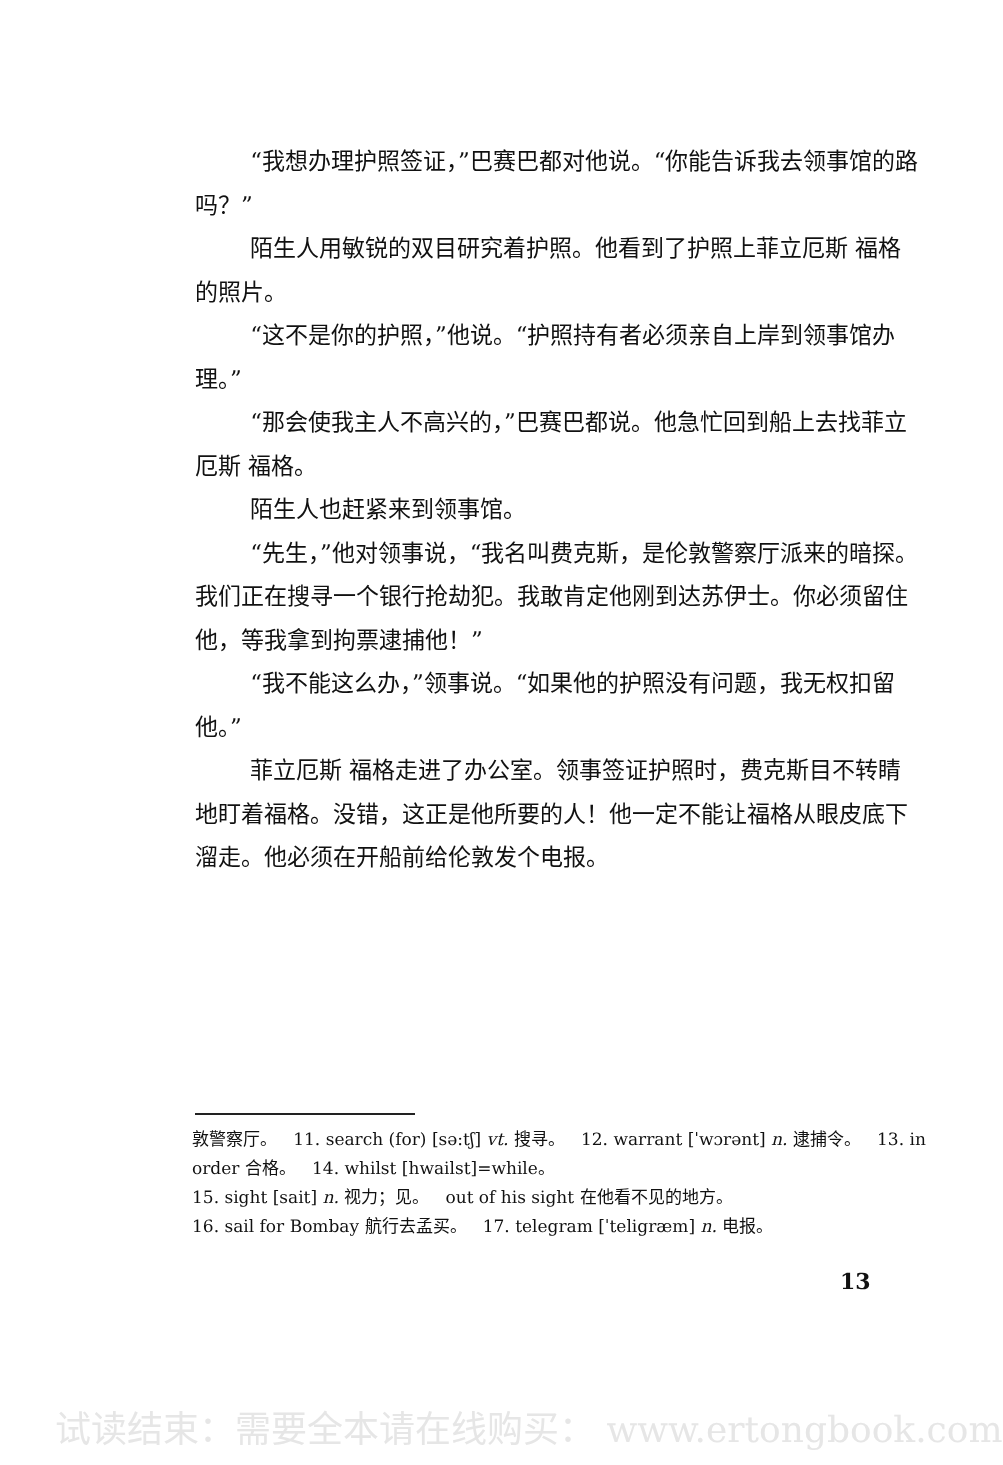“我想办理护照签证，”巴赛巴都对他说。“你能告诉我去领事馆的路吗？”
陌生人用敏锐的双目研究着护照。他看到了护照上菲立厄斯 福格的照片。
“这不是你的护照，”他说。“护照持有者必须亲自上岸到领事馆办理。”
“那会使我主人不高兴的，”巴赛巴都说。他急忙回到船上去找菲立厄斯 福格。
陌生人也赶紧来到领事馆。
“先生，”他对领事说，“我名叫费克斯，是伦敦警察厅派来的暗探。我们正在搜寻一个银行抢劫犯。我敢肯定他刚到达苏伊士。你必须留住他，等我拿到拘票逮捕他！”
“我不能这么办，”领事说。“如果他的护照没有问题，我无权扣留他。”
菲立厄斯 福格走进了办公室。领事签证护照时，费克斯目不转睛地盯着福格。没错，这正是他所要的人！他一定不能让福格从眼皮底下溜走。他必须在开船前给伦敦发个电报。
敦警察厅。 11. search (for) [sə:tʃ] vt. 搜寻。 12. warrant [ˈwɔrənt] n. 逮捕令。 13. in order 合格。 14. whilst [hwailst]=while。
15. sight [sait] n. 视力；见。 out of his sight 在他看不见的地方。
16. sail for Bombay 航行去孟买。 17. telegram [ˈteligræm] n. 电报。
13
试读结束：需要全本请在线购买： www.ertongbook.com